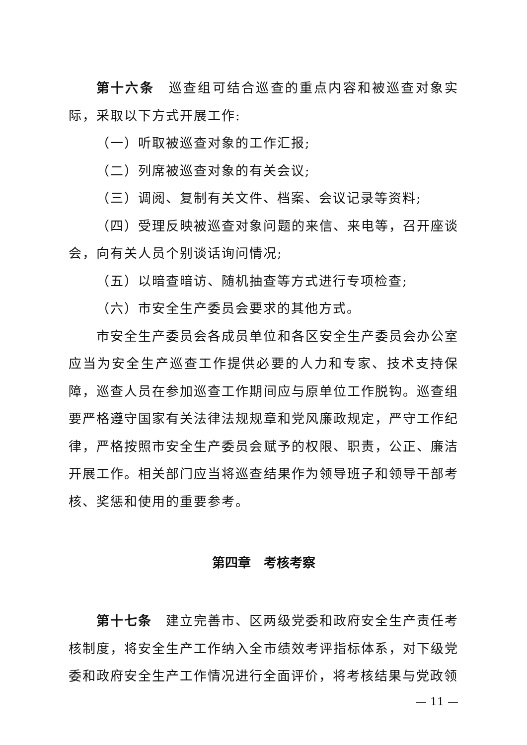第十六条　巡查组可结合巡查的重点内容和被巡查对象实际，采取以下方式开展工作:
（一）听取被巡查对象的工作汇报;
（二）列席被巡查对象的有关会议;
（三）调阅、复制有关文件、档案、会议记录等资料;
（四）受理反映被巡查对象问题的来信、来电等，召开座谈会，向有关人员个别谈话询问情况;
（五）以暗查暗访、随机抽查等方式进行专项检查;
（六）市安全生产委员会要求的其他方式。
市安全生产委员会各成员单位和各区安全生产委员会办公室应当为安全生产巡查工作提供必要的人力和专家、技术支持保障，巡查人员在参加巡查工作期间应与原单位工作脱钩。巡查组要严格遵守国家有关法律法规规章和党风廉政规定，严守工作纪律，严格按照市安全生产委员会赋予的权限、职责，公正、廉洁开展工作。相关部门应当将巡查结果作为领导班子和领导干部考核、奖惩和使用的重要参考。
第四章　考核考察
第十七条　建立完善市、区两级党委和政府安全生产责任考核制度，将安全生产工作纳入全市绩效考评指标体系，对下级党委和政府安全生产工作情况进行全面评价，将考核结果与党政领
— 11 —